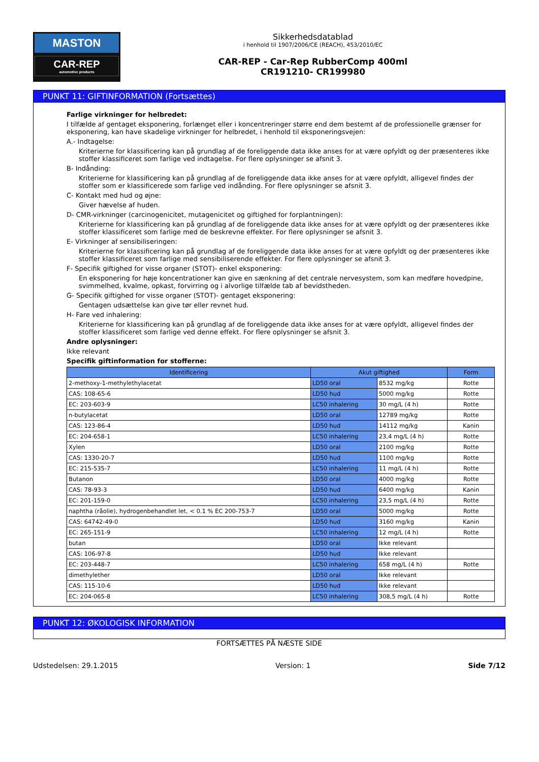MASTON
CAR-REP
automotive products
Sikkerhedsdatablad
i henhold til 1907/2006/CE (REACH), 453/2010/EC
CAR-REP - Car-Rep RubberComp 400ml
CR191210- CR199980
PUNKT 11: GIFTINFORMATION (Fortsættes)
Farlige virkninger for helbredet:
I tilfælde af gentaget eksponering, forlænget eller i koncentreringer større end dem bestemt af de professionelle grænser for eksponering, kan have skadelige virkninger for helbredet, i henhold til eksponeringsvejen:
A.- Indtagelse:
Kriterierne for klassificering kan på grundlag af de foreliggende data ikke anses for at være opfyldt og der præsenteres ikke stoffer klassificeret som farlige ved indtagelse. For flere oplysninger se afsnit 3.
B- Indånding:
Kriterierne for klassificering kan på grundlag af de foreliggende data ikke anses for at være opfyldt, alligevel findes der stoffer som er klassificerede som farlige ved indånding. For flere oplysninger se afsnit 3.
C- Kontakt med hud og øjne:
Giver hævelse af huden.
D- CMR-virkninger (carcinogenicitet, mutagenicitet og giftighed for forplantningen):
Kriterierne for klassificering kan på grundlag af de foreliggende data ikke anses for at være opfyldt og der præsenteres ikke stoffer klassificeret som farlige med de beskrevne effekter. For flere oplysninger se afsnit 3.
E- Virkninger af sensibiliseringen:
Kriterierne for klassificering kan på grundlag af de foreliggende data ikke anses for at være opfyldt og der præsenteres ikke stoffer klassificeret som farlige med sensibiliserende effekter. For flere oplysninger se afsnit 3.
F- Specifik giftighed for visse organer (STOT)- enkel eksponering:
En eksponering for høje koncentrationer kan give en sænkning af det centrale nervesystem, som kan medføre hovedpine, svimmelhed, kvalme, opkast, forvirring og i alvorlige tilfælde tab af bevidstheden.
G- Specifik giftighed for visse organer (STOT)- gentaget eksponering:
Gentagen udsættelse kan give tør eller revnet hud.
H- Fare ved inhalering:
Kriterierne for klassificering kan på grundlag af de foreliggende data ikke anses for at være opfyldt, alligevel findes der stoffer klassificeret som farlige ved denne effekt. For flere oplysninger se afsnit 3.
Andre oplysninger:
Ikke relevant
Specifik giftinformation for stofferne:
| Identificering | Akut giftighed | | Form |
| --- | --- | --- | --- |
| 2-methoxy-1-methylethylacetat | LD50 oral | 8532 mg/kg | Rotte |
| CAS: 108-65-6 | LD50 hud | 5000 mg/kg | Rotte |
| EC: 203-603-9 | LC50 inhalering | 30 mg/L (4 h) | Rotte |
| n-butylacetat | LD50 oral | 12789 mg/kg | Rotte |
| CAS: 123-86-4 | LD50 hud | 14112 mg/kg | Kanin |
| EC: 204-658-1 | LC50 inhalering | 23,4 mg/L (4 h) | Rotte |
| Xylen | LD50 oral | 2100 mg/kg | Rotte |
| CAS: 1330-20-7 | LD50 hud | 1100 mg/kg | Rotte |
| EC: 215-535-7 | LC50 inhalering | 11 mg/L (4 h) | Rotte |
| Butanon | LD50 oral | 4000 mg/kg | Rotte |
| CAS: 78-93-3 | LD50 hud | 6400 mg/kg | Kanin |
| EC: 201-159-0 | LC50 inhalering | 23,5 mg/L (4 h) | Rotte |
| naphtha (råolie), hydrogenbehandlet let, < 0.1 % EC 200-753-7 | LD50 oral | 5000 mg/kg | Rotte |
| CAS: 64742-49-0 | LD50 hud | 3160 mg/kg | Kanin |
| EC: 265-151-9 | LC50 inhalering | 12 mg/L (4 h) | Rotte |
| butan | LD50 oral | Ikke relevant | |
| CAS: 106-97-8 | LD50 hud | Ikke relevant | |
| EC: 203-448-7 | LC50 inhalering | 658 mg/L (4 h) | Rotte |
| dimethylether | LD50 oral | Ikke relevant | |
| CAS: 115-10-6 | LD50 hud | Ikke relevant | |
| EC: 204-065-8 | LC50 inhalering | 308,5 mg/L (4 h) | Rotte |
PUNKT 12: ØKOLOGISK INFORMATION
FORTSÆTTES PÅ NÆSTE SIDE
Udstedelsen: 29.1.2015 Version: 1 Side 7/12